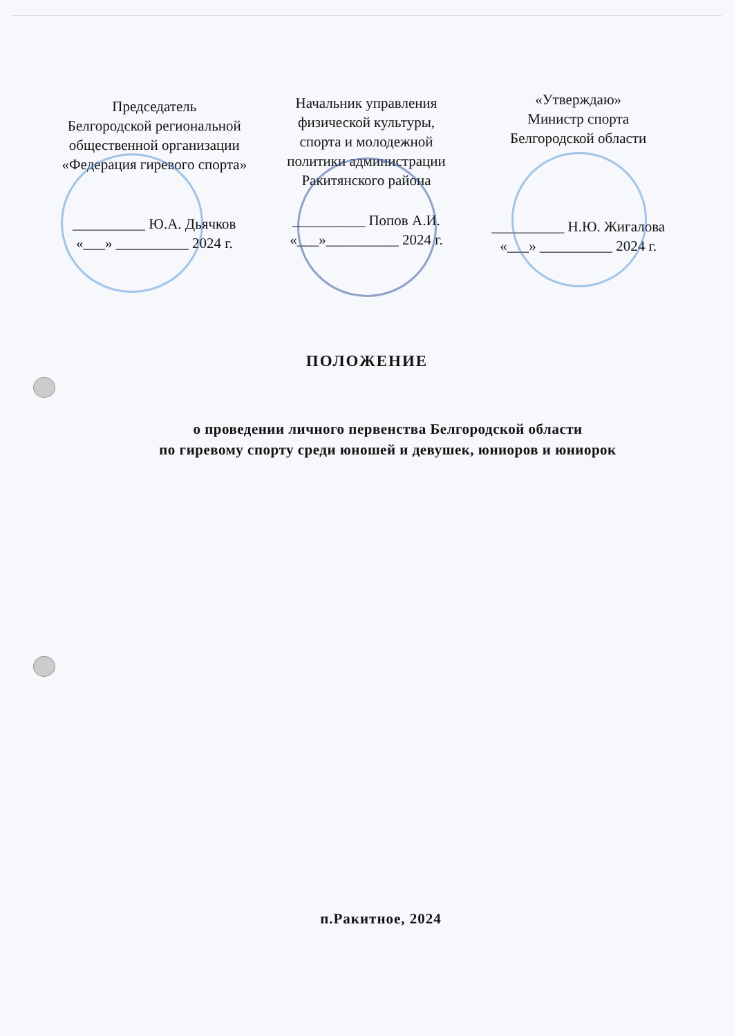Председатель
Белгородской региональной
общественной организации
«Федерация гиревого спорта»
__________ Ю.А. Дьячков
«___» __________ 2024 г.
Начальник управления
физической культуры,
спорта и молодежной
политики администрации
Ракитянского района
__________ Попов А.И.
«___»__________ 2024 г.
«Утверждаю»
Министр спорта
Белгородской области
__________ Н.Ю. Жигалова
«___» __________ 2024 г.
ПОЛОЖЕНИЕ
о проведении личного первенства Белгородской области
по гиревому спорту среди юношей и девушек, юниоров и юниорок
п.Ракитное, 2024